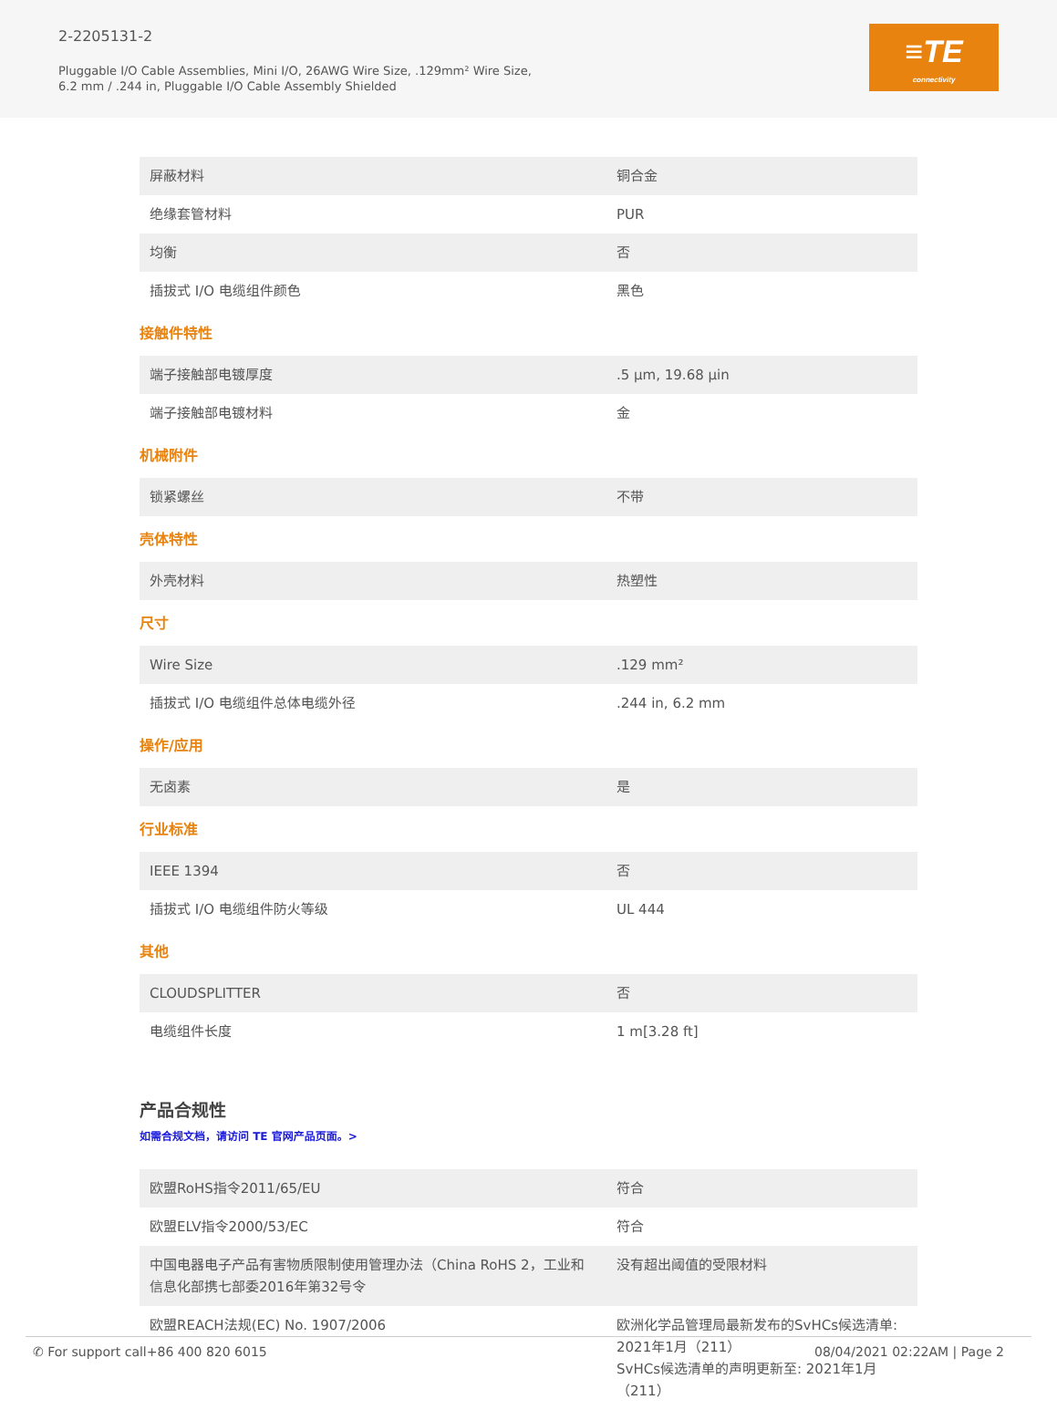2-2205131-2
Pluggable I/O Cable Assemblies, Mini I/O, 26AWG Wire Size, .129mm² Wire Size, 6.2 mm / .244 in, Pluggable I/O Cable Assembly Shielded
≡TE
connectivity
| 屏蔽材料 | 铜合金 |
| 绝缘套管材料 | PUR |
| 均衡 | 否 |
| 插拔式 I/O 电缆组件颜色 | 黑色 |
接触件特性
| 端子接触部电镀厚度 | .5 µm, 19.68 µin |
| 端子接触部电镀材料 | 金 |
机械附件
| 锁紧螺丝 | 不带 |
壳体特性
| 外壳材料 | 热塑性 |
尺寸
| Wire Size | .129 mm² |
| 插拔式 I/O 电缆组件总体电缆外径 | .244 in, 6.2 mm |
操作/应用
| 无卤素 | 是 |
行业标准
| IEEE 1394 | 否 |
| 插拔式 I/O 电缆组件防火等级 | UL 444 |
其他
| CLOUDSPLITTER | 否 |
| 电缆组件长度 | 1 m[3.28 ft] |
产品合规性
如需合规文档，请访问 TE 官网产品页面。>
| 欧盟RoHS指令2011/65/EU | 符合 |
| 欧盟ELV指令2000/53/EC | 符合 |
| 中国电器电子产品有害物质限制使用管理办法（China RoHS 2，工业和信息化部携七部委2016年第32号令 | 没有超出阈值的受限材料 |
| 欧盟REACH法规(EC) No. 1907/2006 | 欧洲化学品管理局最新发布的SvHCs候选清单: 2021年1月（211） SvHCs候选清单的声明更新至: 2021年1月（211） |
✆ For support call+86 400 820 6015 08/04/2021 02:22AM | Page 2